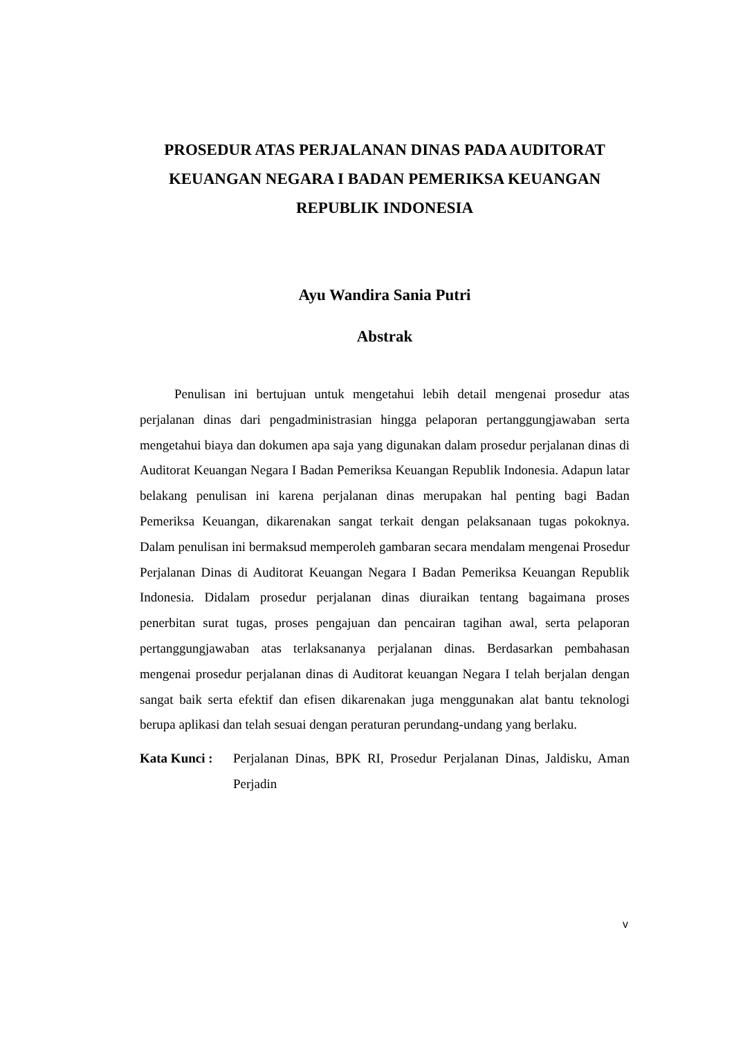PROSEDUR ATAS PERJALANAN DINAS PADA AUDITORAT KEUANGAN NEGARA I BADAN PEMERIKSA KEUANGAN REPUBLIK INDONESIA
Ayu Wandira Sania Putri
Abstrak
Penulisan ini bertujuan untuk mengetahui lebih detail mengenai prosedur atas perjalanan dinas dari pengadministrasian hingga pelaporan pertanggungjawaban serta mengetahui biaya dan dokumen apa saja yang digunakan dalam prosedur perjalanan dinas di Auditorat Keuangan Negara I Badan Pemeriksa Keuangan Republik Indonesia. Adapun latar belakang penulisan ini karena perjalanan dinas merupakan hal penting bagi Badan Pemeriksa Keuangan, dikarenakan sangat terkait dengan pelaksanaan tugas pokoknya. Dalam penulisan ini bermaksud memperoleh gambaran secara mendalam mengenai Prosedur Perjalanan Dinas di Auditorat Keuangan Negara I Badan Pemeriksa Keuangan Republik Indonesia. Didalam prosedur perjalanan dinas diuraikan tentang bagaimana proses penerbitan surat tugas, proses pengajuan dan pencairan tagihan awal, serta pelaporan pertanggungjawaban atas terlaksananya perjalanan dinas. Berdasarkan pembahasan mengenai prosedur perjalanan dinas di Auditorat keuangan Negara I telah berjalan dengan sangat baik serta efektif dan efisen dikarenakan juga menggunakan alat bantu teknologi berupa aplikasi dan telah sesuai dengan peraturan perundang-undang yang berlaku.
Kata Kunci : Perjalanan Dinas, BPK RI, Prosedur Perjalanan Dinas, Jaldisku, Aman Perjadin
v